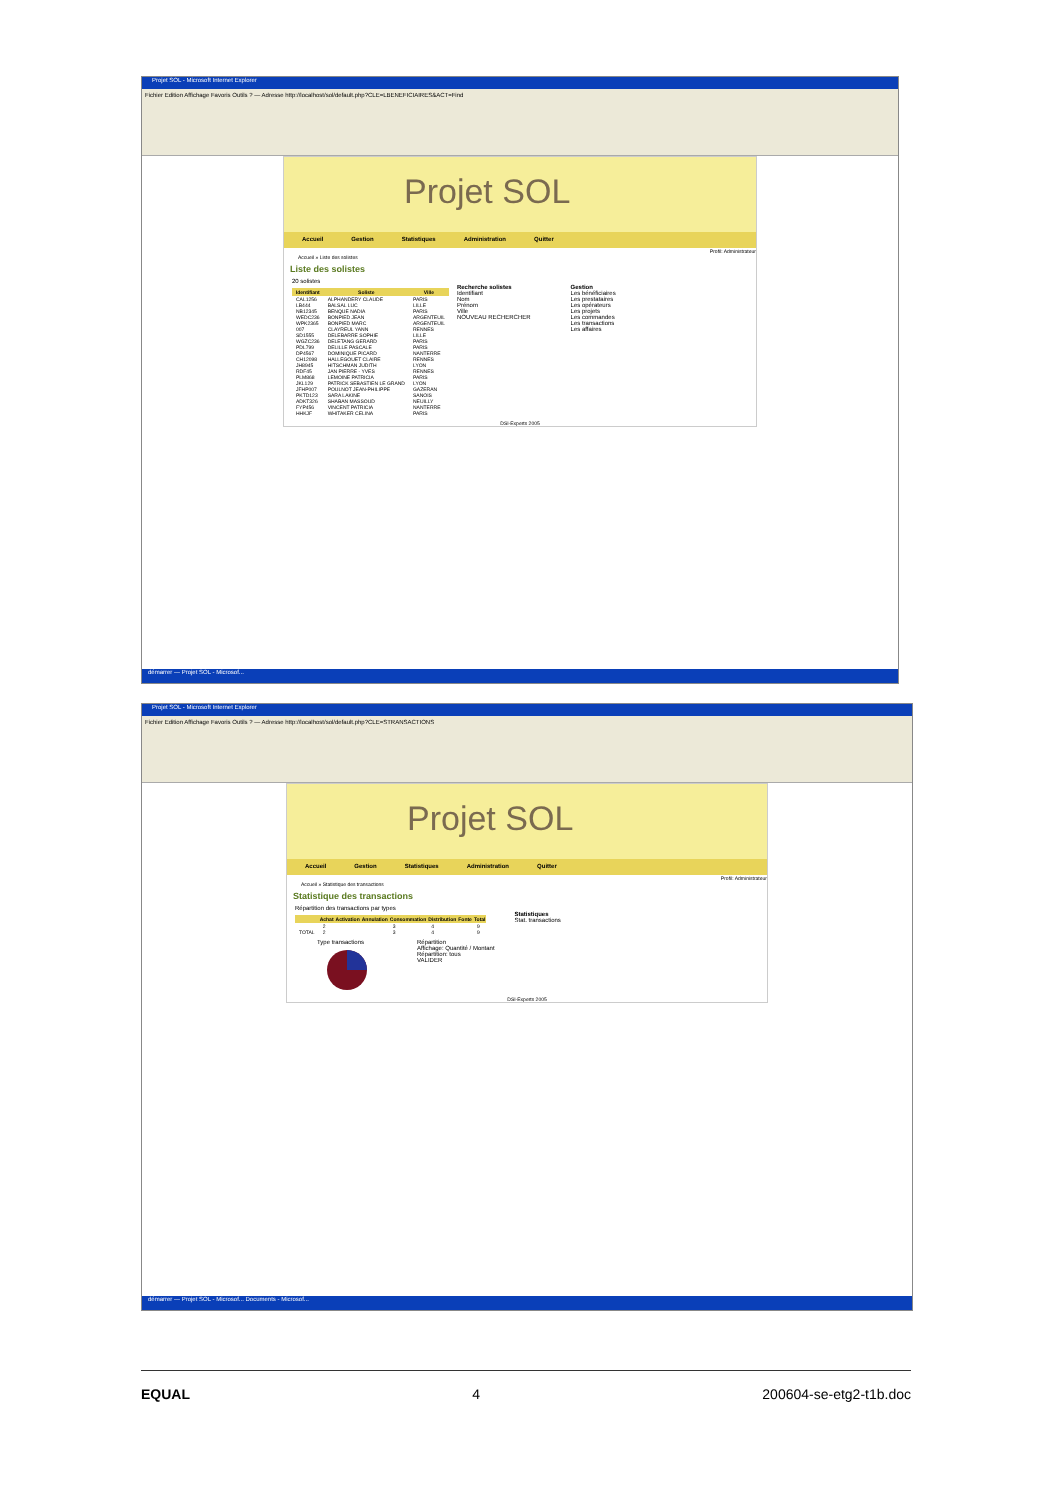Projet SOL - Microsoft Internet Explorer
Fichier Edition Affichage Favoris Outils ? — Adresse http://localhost/sol/default.php?CLE=LBENEFICIAIRES&ACT=Find
Projet SOL
Accueil Gestion Statistiques Administration Quitter
Profil: Administrateur
Accueil » Liste des solistes
Liste des solistes
20 solistes
| Identifiant | Soliste | Ville |
| --- | --- | --- |
| CAL1256 | ALPHANDERY CLAUDE | PARIS |
| LB444 | BALSAL LUC | LILLE |
| NB12345 | BENQUE NADIA | PARIS |
| WEDC236 | BONPIED JEAN | ARGENTEUIL |
| WPK2365 | BONPIED MARC | ARGENTEUIL |
| 007 | CLAYREUL YANN | RENNES |
| SD1555 | DELEBARRE SOPHIE | LILLE |
| WGZC236 | DELETANG GERARD | PARIS |
| PDL799 | DELILLE PASCALE | PARIS |
| DP4567 | DOMINIQUE PICARD | NANTERRE |
| CH12098 | HALLEGOUET CLAIRE | RENNES |
| JH8945 | HITSCHMAN JUDITH | LYON |
| RDF45 | JAN PIERRE - YVES | RENNES |
| PLM868 | LEMOINE PATRICIA | PARIS |
| JKL129 | PATRICK SEBASTIEN LE GRAND | LYON |
| JFHP007 | POULNOT JEAN-PHILIPPE | GAZERAN |
| PKTD123 | SARA LAKINE | SANOIS |
| ADKT326 | SHABAN MASSOUD | NEUILLY |
| FYP456 | VINCENT PATRICIA | NANTERRE |
| HHKJF | WHITAKER CELINA | PARIS |
Recherche solistes
Identifiant
Nom
Prénom
Ville
NOUVEAU RECHERCHER
Gestion
Les bénéficiaires
Les prestataires
Les opérateurs
Les projets
Les commandes
Les transactions
Les affaires
DSI-Experts 2005
démarrer — Projet SOL - Microsof...
Projet SOL - Microsoft Internet Explorer
Fichier Edition Affichage Favoris Outils ? — Adresse http://localhost/sol/default.php?CLE=STRANSACTIONS
Projet SOL
Accueil Gestion Statistiques Administration Quitter
Profil: Administrateur
Accueil » Statistique des transactions
Statistique des transactions
Répartition des transactions par types
| | Achat | Activation | Annulation | Consommation | Distribution | Fonte | Total |
| --- | --- | --- | --- | --- | --- | --- | --- |
| | 2 | | | 3 | 4 | | 9 |
| TOTAL | 2 | | | 3 | 4 | | 9 |
Statistiques
Stat. transactions
Type transactions
Répartition
Affichage: Quantité / Montant
Répartition: tous
VALIDER
DSI-Experts 2005
démarrer — Projet SOL - Microsof... Documents - Microsof...
EQUAL 4 200604-se-etg2-t1b.doc